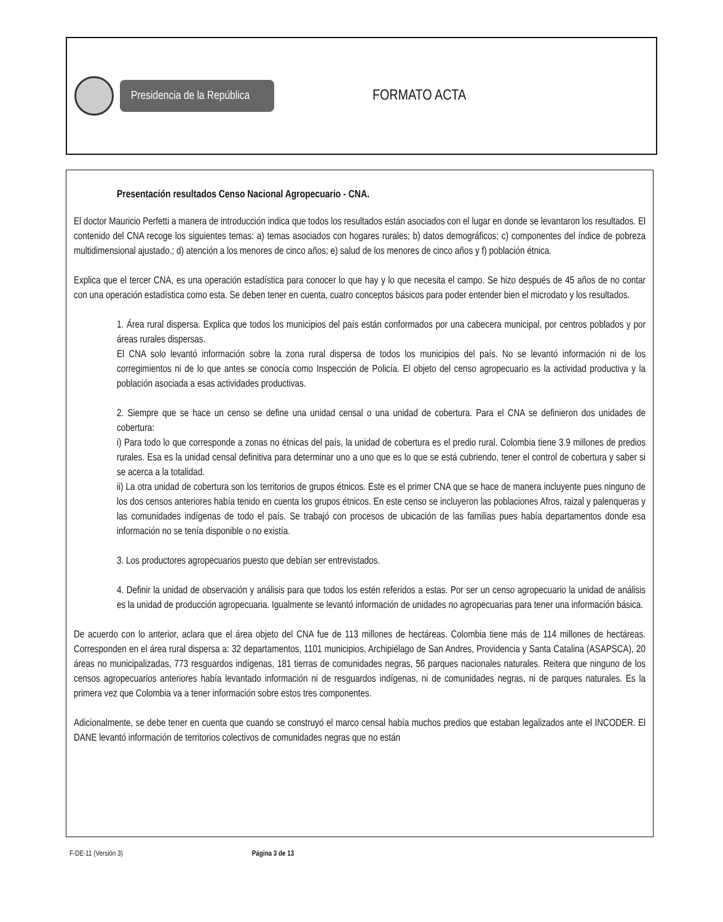Presidencia de la República
FORMATO ACTA
Presentación resultados Censo Nacional Agropecuario - CNA.
El doctor Mauricio Perfetti a manera de introducción indica que todos los resultados están asociados con el lugar en donde se levantaron los resultados. El contenido del CNA recoge los siguientes temas: a) temas asociados con hogares rurales; b) datos demográficos; c) componentes del índice de pobreza multidimensional ajustado.; d) atención a los menores de cinco años; e) salud de los menores de cinco años y f) población étnica.
Explica que el tercer CNA, es una operación estadística para conocer lo que hay y lo que necesita el campo. Se hizo después de 45 años de no contar con una operación estadística como esta. Se deben tener en cuenta, cuatro conceptos básicos para poder entender bien el microdato y los resultados.
1. Área rural dispersa. Explica que todos los municipios del país están conformados por una cabecera municipal, por centros poblados y por áreas rurales dispersas.
El CNA solo levantó información sobre la zona rural dispersa de todos los municipios del país. No se levantó información ni de los corregimientos ni de lo que antes se conocía como Inspección de Policía. El objeto del censo agropecuario es la actividad productiva y la población asociada a esas actividades productivas.
2. Siempre que se hace un censo se define una unidad censal o una unidad de cobertura. Para el CNA se definieron dos unidades de cobertura:
i) Para todo lo que corresponde a zonas no étnicas del país, la unidad de cobertura es el predio rural. Colombia tiene 3.9 millones de predios rurales. Esa es la unidad censal definitiva para determinar uno a uno que es lo que se está cubriendo, tener el control de cobertura y saber si se acerca a la totalidad.
ii) La otra unidad de cobertura son los territorios de grupos étnicos. Este es el primer CNA que se hace de manera incluyente pues ninguno de los dos censos anteriores había tenido en cuenta los grupos étnicos. En este censo se incluyeron las poblaciones Afros, raizal y palenqueras y las comunidades indígenas de todo el país. Se trabajó con procesos de ubicación de las familias pues había departamentos donde esa información no se tenía disponible o no existía.
3. Los productores agropecuarios puesto que debían ser entrevistados.
4. Definir la unidad de observación y análisis para que todos los estén referidos a estas. Por ser un censo agropecuario la unidad de análisis es la unidad de producción agropecuaria. Igualmente se levantó información de unidades no agropecuarias para tener una información básica.
De acuerdo con lo anterior, aclara que el área objeto del CNA fue de 113 millones de hectáreas. Colombia tiene más de 114 millones de hectáreas. Corresponden en el área rural dispersa a: 32 departamentos, 1101 municipios, Archipiélago de San Andres, Providencia y Santa Catalina (ASAPSCA), 20 áreas no municipalizadas, 773 resguardos indígenas, 181 tierras de comunidades negras, 56 parques nacionales naturales. Reitera que ninguno de los censos agropecuarios anteriores había levantado información ni de resguardos indígenas, ni de comunidades negras, ni de parques naturales. Es la primera vez que Colombia va a tener información sobre estos tres componentes.
Adicionalmente, se debe tener en cuenta que cuando se construyó el marco censal había muchos predios que estaban legalizados ante el INCODER. El DANE levantó información de territorios colectivos de comunidades negras que no están
F-DE-11 (Versión 3) Página 3 de 13